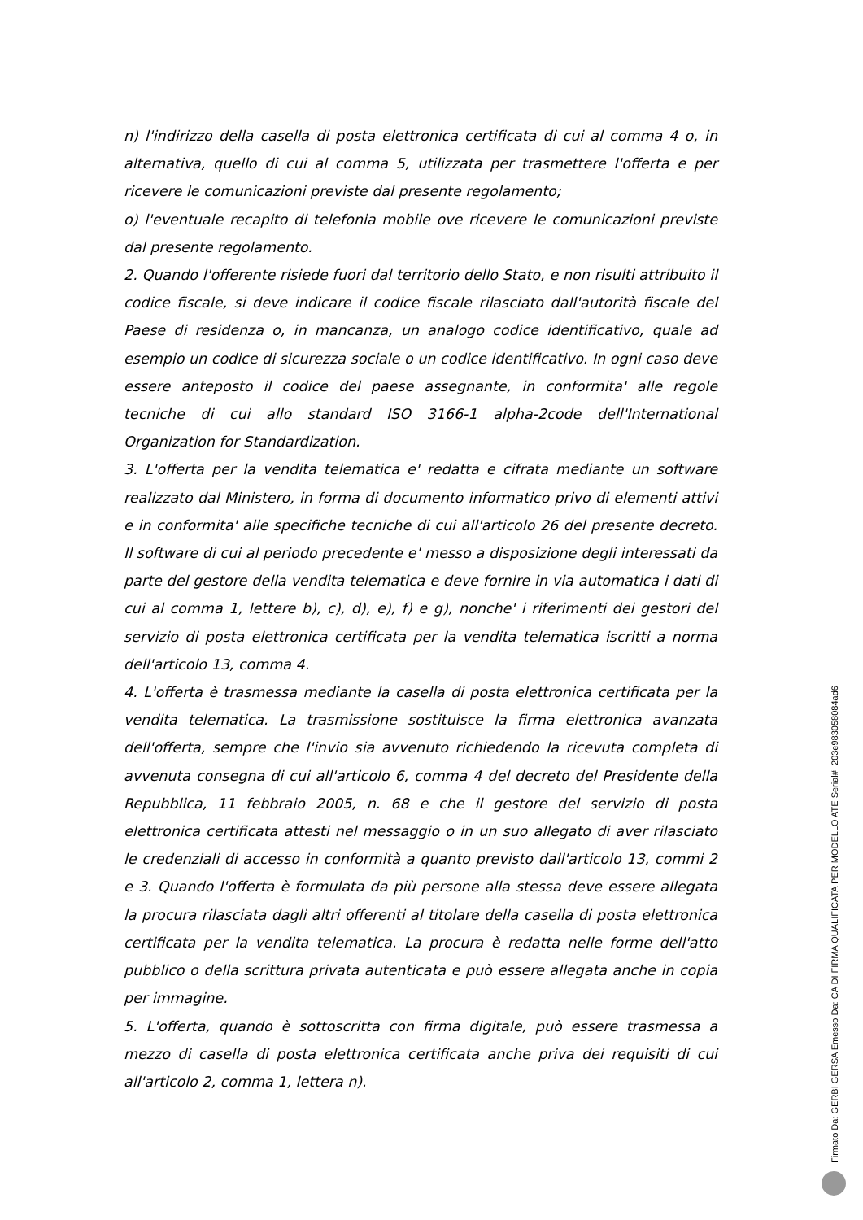n) l'indirizzo della casella di posta elettronica certificata di cui al comma 4 o, in alternativa, quello di cui al comma 5, utilizzata per trasmettere l'offerta e per ricevere le comunicazioni previste dal presente regolamento;
o) l'eventuale recapito di telefonia mobile ove ricevere le comunicazioni previste dal presente regolamento.
2. Quando l'offerente risiede fuori dal territorio dello Stato, e non risulti attribuito il codice fiscale, si deve indicare il codice fiscale rilasciato dall'autorità fiscale del Paese di residenza o, in mancanza, un analogo codice identificativo, quale ad esempio un codice di sicurezza sociale o un codice identificativo. In ogni caso deve essere anteposto il codice del paese assegnante, in conformita' alle regole tecniche di cui allo standard ISO 3166-1 alpha-2code dell'International Organization for Standardization.
3. L'offerta per la vendita telematica e' redatta e cifrata mediante un software realizzato dal Ministero, in forma di documento informatico privo di elementi attivi e in conformita' alle specifiche tecniche di cui all'articolo 26 del presente decreto. Il software di cui al periodo precedente e' messo a disposizione degli interessati da parte del gestore della vendita telematica e deve fornire in via automatica i dati di cui al comma 1, lettere b), c), d), e), f) e g), nonche' i riferimenti dei gestori del servizio di posta elettronica certificata per la vendita telematica iscritti a norma dell'articolo 13, comma 4.
4. L'offerta è trasmessa mediante la casella di posta elettronica certificata per la vendita telematica. La trasmissione sostituisce la firma elettronica avanzata dell'offerta, sempre che l'invio sia avvenuto richiedendo la ricevuta completa di avvenuta consegna di cui all'articolo 6, comma 4 del decreto del Presidente della Repubblica, 11 febbraio 2005, n. 68 e che il gestore del servizio di posta elettronica certificata attesti nel messaggio o in un suo allegato di aver rilasciato le credenziali di accesso in conformità a quanto previsto dall'articolo 13, commi 2 e 3. Quando l'offerta è formulata da più persone alla stessa deve essere allegata la procura rilasciata dagli altri offerenti al titolare della casella di posta elettronica certificata per la vendita telematica. La procura è redatta nelle forme dell'atto pubblico o della scrittura privata autenticata e può essere allegata anche in copia per immagine.
5. L'offerta, quando è sottoscritta con firma digitale, può essere trasmessa a mezzo di casella di posta elettronica certificata anche priva dei requisiti di cui all'articolo 2, comma 1, lettera n).
Firmato Da: GERBI GERSA Emesso Da: CA DI FIRMA QUALIFICATA PER MODELLO ATE Serial#: 203e983058084ad6